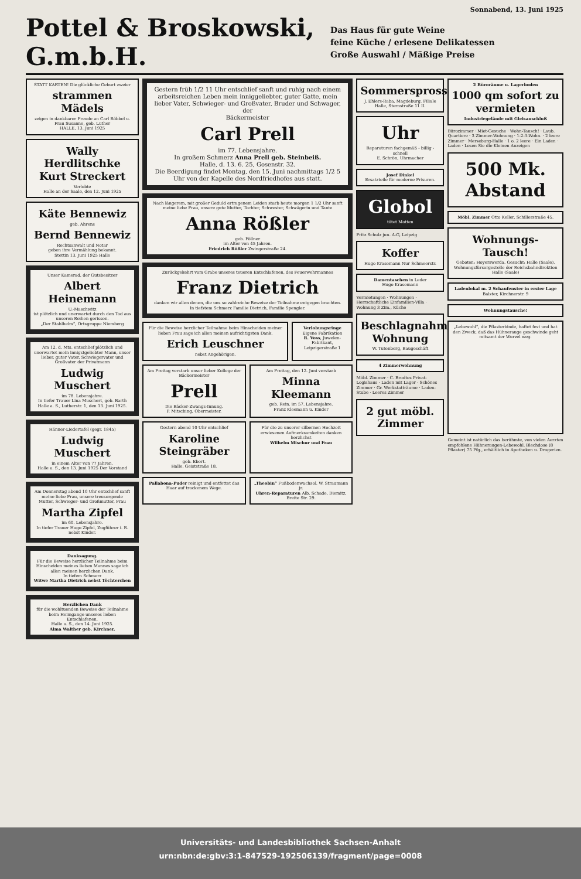Sonnabend, 13. Juni 1925
Pottel & Broskowski, G.m.b.H.
Das Haus für gute Weine
feine Küche / erlesene Delikatessen
Große Auswahl / Mäßige Preise
STATT KARTEN! Die glückliche Geburt zweier
strammen Mädels
zeigen in dankbarer Freude an Carl Röbbel u. Frau Susanne, geb. Luther
HALLE, 13. Juni 1925
Wally Herdlitschke
Kurt Streckert
Verlobte
Halle an der Saale, den 12. Juni 1925
Käte Bennewiz
geb. Ahrens
Bernd Bennewiz
Rechtsanwalt und Notar
geben ihre Vermählung bekannt.
Stettin 13. Juni 1925 Halle
Unser Kamerad, der Gutsbesitzer
Albert Heinemann
U.-Maschwitz
ist plötzlich und unerwartet durch den Tod aus unseren Reihen gerissen.
„Der Stahlhelm“, Ortsgruppe Niemberg
Am 12. d. Mts. entschlief plötzlich und unerwartet mein innigstgeliebter Mann, unser lieber, guter Vater, Schwiegervater und Großvater der Privatmann
Ludwig Muschert
im 78. Lebensjahre.
In tiefer Trauer Lina Muschert, geb. Barth
Halle a. S., Lutherstr. 1, den 13. Juni 1925.
Hänner-Liedertafel (gegr. 1845)
Ludwig Muschert
in einem Alter von 77 Jahren.
Halle a. S., den 13. Juni 1925 Der Vorstand
Am Donnerstag abend 10 Uhr entschlief sanft meine liebe Frau, unsere treusorgende Mutter, Schwieger- und Großmutter, Frau
Martha Zipfel
im 60. Lebensjahre.
In tiefer Trauer Hugo Zipfel, Zugführer i. R. nebst Kinder.
Danksagung.
Für die Beweise herzlicher Teilnahme beim Hinscheiden meines lieben Mannes sage ich allen meinen herzlichen Dank.
In tiefem Schmerz
Witwe Martha Dietrich nebst Töchterchen
Herzlichen Dank
für die wohltuenden Beweise der Teilnahme beim Heimgange unseres lieben Entschlafenen.
Halle a. S., den 14. Juni 1925.
Alma Walther geb. Kirchner.
Gestern früh 1/2 11 Uhr entschlief sanft und ruhig nach einem arbeitsreichen Leben mein inniggeliebter, guter Gatte, mein lieber Vater, Schwieger- und Großvater, Bruder und Schwager, der
Bäckermeister
Carl Prell
im 77. Lebensjahre.
In großem Schmerz Anna Prell geb. Steinbeiß.
Halle, d. 13. 6. 25, Gosenstr. 32.
Die Beerdigung findet Montag, den 15. Juni nachmittags 1/2 5 Uhr von der Kapelle des Nordfriedhofes aus statt.
Nach längerem, mit großer Geduld ertragenem Leiden starb heute morgen 1 1/2 Uhr sanft meine liebe Frau, unsere gute Mutter, Tochter, Schwester, Schwägerin und Tante
Anna Rößler
geb. Föllner
im Alter von 45 Jahren.
Friedrich Rößler Zwingerstraße 24.
Zurückgekehrt vom Grabe unseres teueren Entschlafenen, des Feuerwehrmannes
Franz Dietrich
danken wir allen denen, die uns so zahlreiche Beweise der Teilnahme entgegen brachten.
In tiefstem Schmerz Familie Dietrich, Familie Spengler.
Für die Beweise herzlicher Teilnahme beim Hinscheiden meiner lieben Frau sage ich allen meinen aufrichtigsten Dank.
Erich Leuschner
nebst Angehörigen.
Verlobungsringe
Eigene Fabrikation
R. Voss, Juwelen-Fabrikant, Leipzigerstraße 1
Am Freitag verstarb unser lieber Kollege der Bäckermeister
Prell
Die Bäcker-Zwangs-Innung.
P. Mitsching, Obermeister.
Am Freitag, den 12. Juni verstarb
Minna Kleemann
geb. Rein. im 57. Lebensjahre.
Franz Kleemann u. Kinder
Gestern abend 10 Uhr entschlief
Karoline Steingräber
geb. Ebert.
Halle, Geiststraße 18.
Für die zu unserer silbernen Hochzeit erwiesenen Aufmerksamkeiten danken herzlichst
Wilhelm Mischur und Frau
Pallabona-Puder reinigt und entfettet das Haar auf trockenem Wege.
„Theobin“ Fußbodenwachsol. W. Straumann jr.
Uhren-Reparaturen Alb. Schade, Diemitz, Breite Str. 29.
Sommersprossen!!
J. Ehlers-Raba, Magdeburg. Filiale Halle, Sternstraße 11 II.
Uhr
Reparaturen fachgemäß - billig - schnell
E. Schrön, Uhrmacher
Josef Dinkel
Ersatzteile für moderne Frisuren.
Globol
tötet Motten
Fritz Schulz jun. A-G, Leipzig
Koffer
Hugo Krasemann Nur Schmeerstr.
Damentaschen in Leder
Hugo Krasemann
Vermietungen · Wohnungen · Herrschaftliche Einfamilien-Villa · Wohnung 3 Zim., Küche
Beschlagnahmefreie Wohnung
W. Tutenberg, Baugeschäft
4 Zimmerwohnung
Möbl. Zimmer · C. Brodtes Privat-Logishaus · Laden mit Lager · Schönes Zimmer · Gr. Werkstatträume · Laden-Stube · Leeres Zimmer
2 gut möbl. Zimmer
2 Büroräume u. Lagerboden
1000 qm sofort zu vermieten
Industriegelände mit Gleisanschluß
Bürozimmer · Miet-Gesuche · Wohn-Tausch! · Laub. Quartiere · 3 Zimmer-Wohnung · 1-2-3-Wohn. · 2 leere Zimmer · Merseburg-Halle · 1 o. 2 leere · Ein Laden · Laden · Lesen Sie die Kleinen Anzeigen
500 Mk. Abstand
Möbl. Zimmer Otto Keller, Schillerstraße 45.
Wohnungs-Tausch!
Geboten: Hoyerswerda. Gesucht: Halle (Saale).
Wohnungsfürsorgestelle der Reichsbahndirektion Halle (Saale)
Ladenlokal m. 2 Schaufenster in erster Lage
Balster, Kirchnerstr. 9
Wohnungstausche!
„Lebewohl“, die Pflasterbinde, haftet fest und hat den Zweck, daß das Hühnerauge geschwinde geht mitsamt der Wurzel weg.
Gemeint ist natürlich das berühmte, von vielen Aerzten empfohlene Hühneraugen-Lebewohl. Blechdose (8 Pflaster) 75 Pfg., erhältlich in Apotheken u. Drogerien.
Universitäts- und Landesbibliothek Sachsen-Anhalt
urn:nbn:de:gbv:3:1-847529-192506139/fragment/page=0008